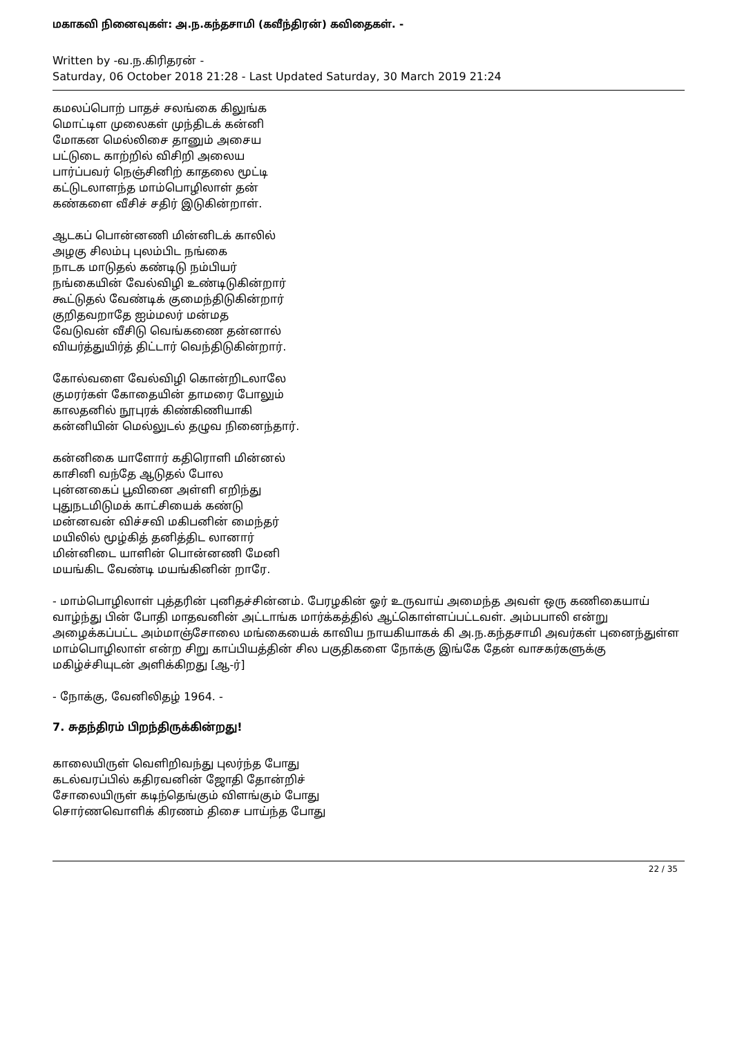மகாகவி நினைவுகள்: அ.ந.கந்தசாமி (கவீந்திரன்) கவிதைகள். -
Written by -வ.ந.கிரிதரன் -
Saturday, 06 October 2018 21:28 - Last Updated Saturday, 30 March 2019 21:24
கமலப்பொற் பாதச் சலங்கை கிலுங்க
மொட்டிள முலைகள் முந்திடக் கன்னி
மோகன மெல்லிசை தானும் அசைய
பட்டுடை காற்றில் விசிறி அலைய
பார்ப்பவர் நெஞ்சினிற் காதலை மூட்டி
கட்டுடலாளந்த மாம்பொழிலாள் தன்
கண்களை வீசிச் சதிர் இடுகின்றாள்.
ஆடகப் பொன்னணி மின்னிடக் காலில்
அழகு சிலம்பு புலம்பிட நங்கை
நாடக மாடுதல் கண்டிடு நம்பியர்
நங்கையின் வேல்விழி உண்டிடுகின்றார்
கூட்டுதல் வேண்டிக் குமைந்திடுகின்றார்
குறிதவறாதே ஐம்மலர் மன்மத
வேடுவன் வீசிடு வெங்கணை தன்னால்
வியர்த்துயிர்த் திட்டார் வெந்திடுகின்றார்.
கோல்வளை வேல்விழி கொன்றிடலாலே
குமரர்கள் கோதையின் தாமரை போலும்
காலதனில் நூபுரக் கிண்கிணியாகி
கன்னியின் மெல்லுடல் தழுவ நினைந்தார்.
கன்னிகை யாளோர் கதிரொளி மின்னல்
காசினி வந்தே ஆடுதல் போல
புன்னகைப் பூவினை அள்ளி எறிந்து
புதுநடமிடுமக் காட்சியைக் கண்டு
மன்னவன் விச்சவி மகிபனின் மைந்தர்
மயிலில் மூழ்கித் தனித்திட லானார்
மின்னிடை யாளின் பொன்னணி மேனி
மயங்கிட வேண்டி மயங்கினின் றாரே.
- மாம்பொழிலாள் புத்தரின் புனிதச்சின்னம். பேரழகின் ஓர் உருவாய் அமைந்த அவள் ஒரு கணிகையாய் வாழ்ந்து பின் போதி மாதவனின் அட்டாங்க மார்க்கத்தில் ஆட்கொள்ளப்பட்டவள். அம்பபாலி என்று அழைக்கப்பட்ட அம்மாஞ்சோலை மங்கையைக் காவிய நாயகியாகக் கி அ.ந.கந்தசாமி அவர்கள் புனைந்துள்ள மாம்பொழிலாள் என்ற சிறு காப்பியத்தின் சில பகுதிகளை நோக்கு இங்கே தேன் வாசகர்களுக்கு மகிழ்ச்சியுடன் அளிக்கிறது [ஆ-ர்]
- நோக்கு, வேனிலிதழ் 1964. -
7. சுதந்திரம் பிறந்திருக்கின்றது!
காலையிருள் வெளிறிவந்து புலர்ந்த போது
கடல்வரப்பில் கதிரவனின் ஜோதி தோன்றிச்
சோலையிருள் கடிந்தெங்கும் விளங்கும் போது
சொர்ணவொளிக் கிரணம் திசை பாய்ந்த போது
22 / 35